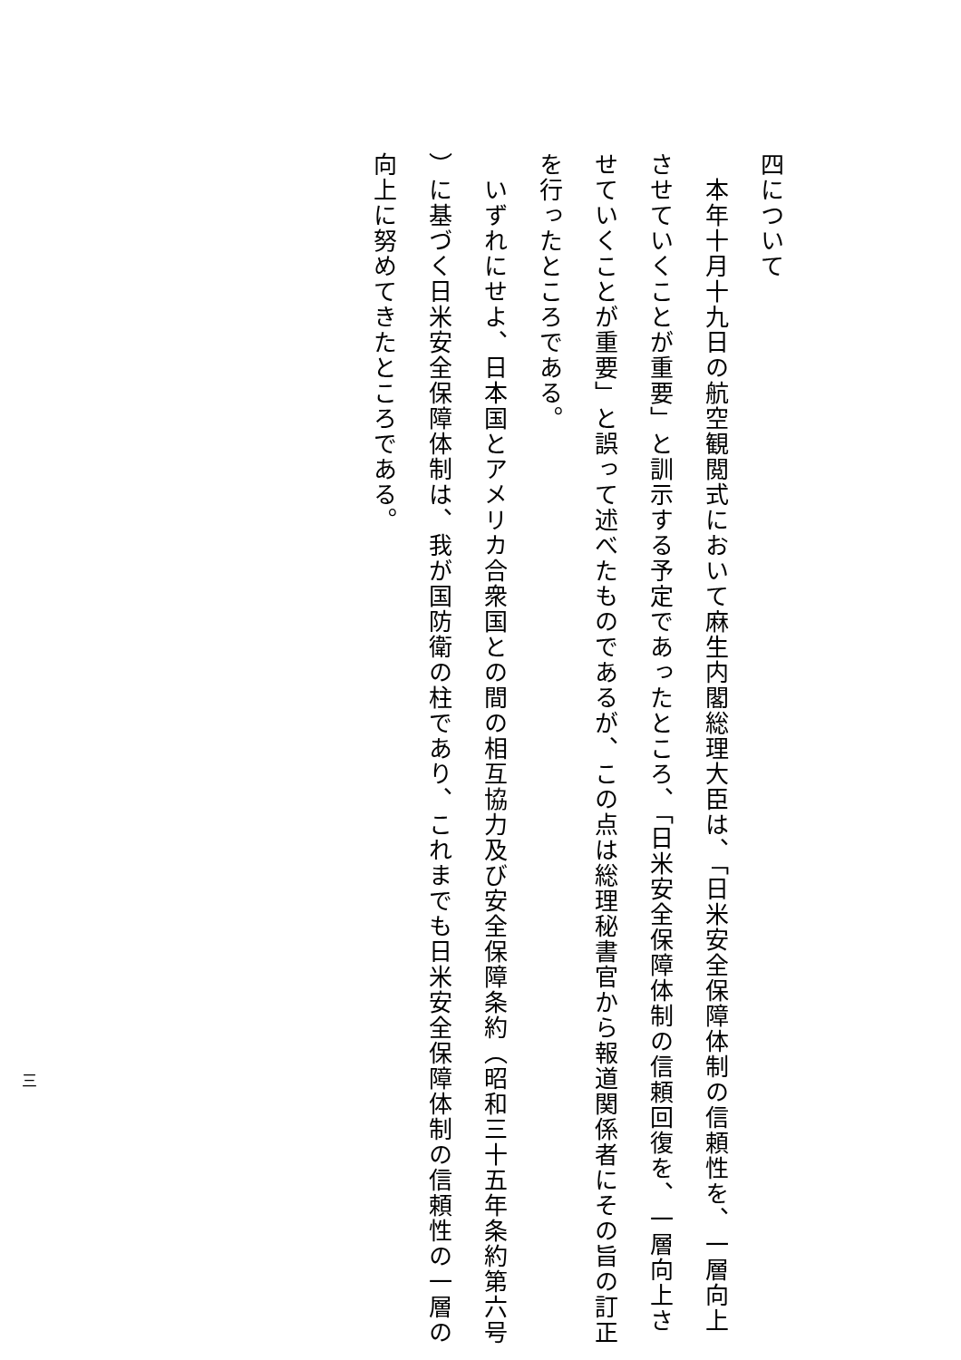四について
　本年十月十九日の航空観閲式において麻生内閣総理大臣は、「日米安全保障体制の信頼性を、一層向上
させていくことが重要」と訓示する予定であったところ、「日米安全保障体制の信頼回復を、一層向上さ
せていくことが重要」と誤って述べたものであるが、この点は総理秘書官から報道関係者にその旨の訂正
を行ったところである。
　いずれにせよ、日本国とアメリカ合衆国との間の相互協力及び安全保障条約（昭和三十五年条約第六号
）に基づく日米安全保障体制は、我が国防衛の柱であり、これまでも日米安全保障体制の信頼性の一層の
向上に努めてきたところである。
三